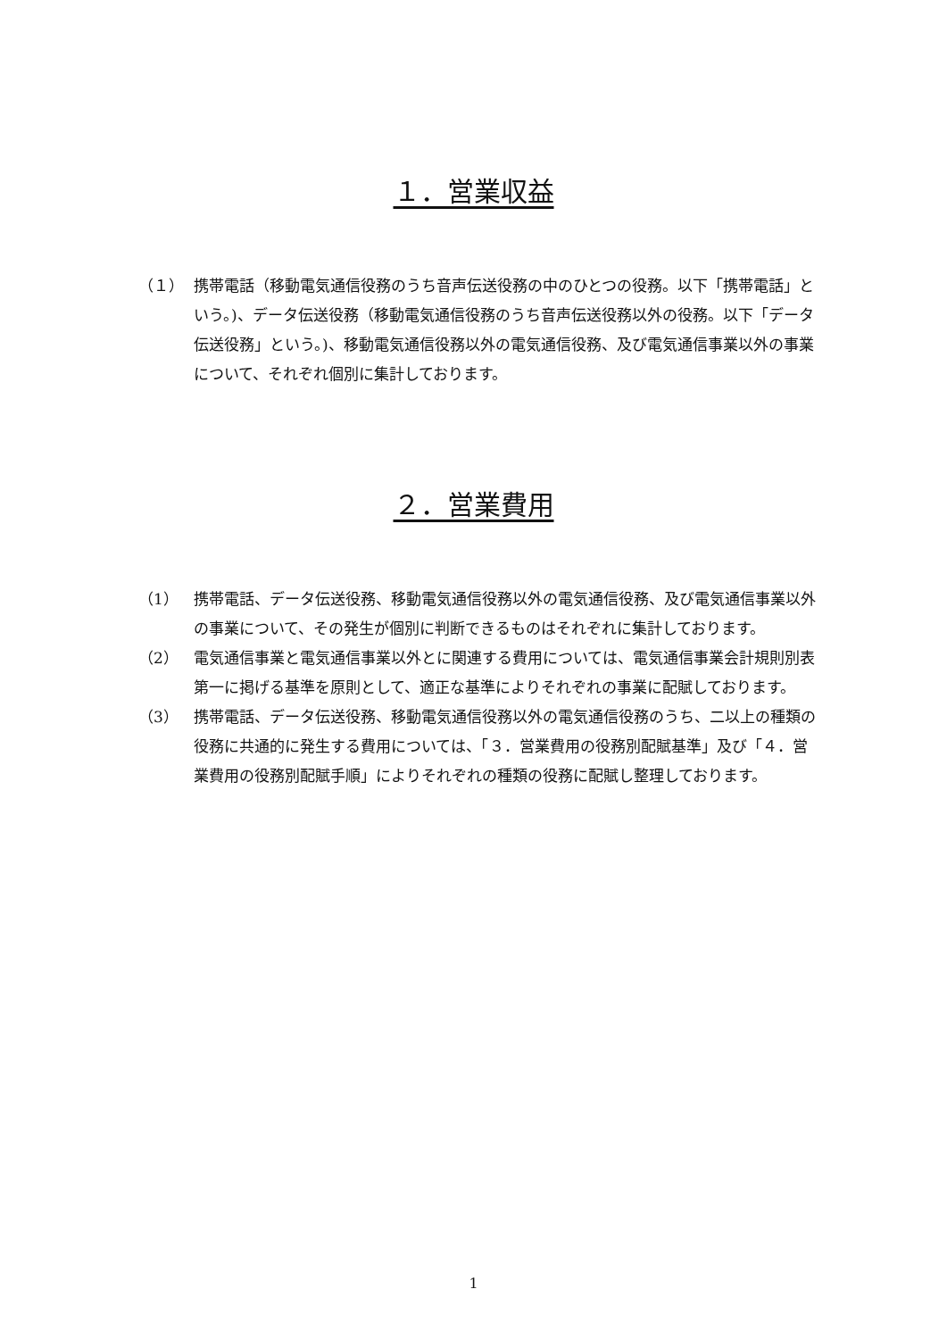１．営業収益
（１） 携帯電話（移動電気通信役務のうち音声伝送役務の中のひとつの役務。以下「携帯電話」という。)、データ伝送役務（移動電気通信役務のうち音声伝送役務以外の役務。以下「データ伝送役務」という。)、移動電気通信役務以外の電気通信役務、及び電気通信事業以外の事業について、それぞれ個別に集計しております。
２．営業費用
（1） 携帯電話、データ伝送役務、移動電気通信役務以外の電気通信役務、及び電気通信事業以外の事業について、その発生が個別に判断できるものはそれぞれに集計しております。
（2） 電気通信事業と電気通信事業以外とに関連する費用については、電気通信事業会計規則別表第一に掲げる基準を原則として、適正な基準によりそれぞれの事業に配賦しております。
（3） 携帯電話、データ伝送役務、移動電気通信役務以外の電気通信役務のうち、二以上の種類の役務に共通的に発生する費用については、「３．営業費用の役務別配賦基準」及び「４．営業費用の役務別配賦手順」によりそれぞれの種類の役務に配賦し整理しております。
1